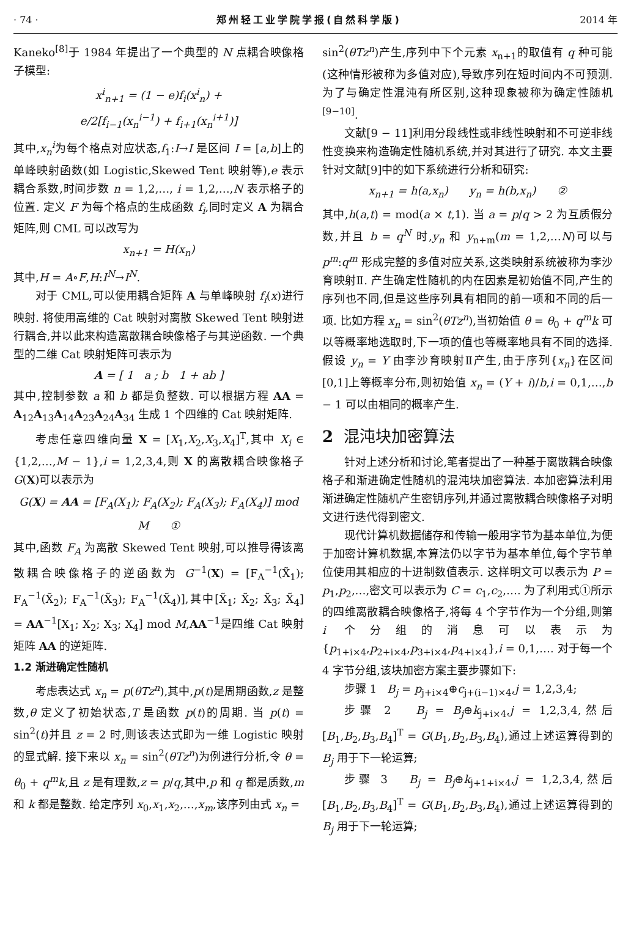· 74 · 郑州轻工业学院学报(自然科学版) 2014 年
Kaneko<sup>[8]</sup>于 1984 年提出了一个典型的 N 点耦合映像格子模型:
x<sup>i</sup><sub>n+1</sub> = (1 − e)f<sub>i</sub>(x<sup>i</sup><sub>n</sub>) +
e/2[f<sub>i−1</sub>(x<sub>n</sub><sup>i−1</sup>) + f<sub>i+1</sub>(x<sub>n</sub><sup>i+1</sup>)]
其中,x<sub>n</sub><sup>i</sup>为每个格点对应状态,f<sub>1</sub>:I→I 是区间 I = [a,b]上的单峰映射函数(如 Logistic,Skewed Tent 映射等),e 表示耦合系数,时间步数 n = 1,2,…, i = 1,2,…,N 表示格子的位置. 定义 F 为每个格点的生成函数 f<sub>i</sub>,同时定义 A 为耦合矩阵,则 CML 可以改写为
x<sub>n+1</sub> = H(x<sub>n</sub>)
其中,H = A∘F,H:I<sup>N</sup>→I<sup>N</sup>.
对于 CML,可以使用耦合矩阵 A 与单峰映射 f<sub>i</sub>(x)进行映射. 将使用高维的 Cat 映射对离散 Skewed Tent 映射进行耦合,并以此来构造离散耦合映像格子与其逆函数. 一个典型的二维 Cat 映射矩阵可表示为
A = [ 1 a ; b 1 + ab ]
其中,控制参数 a 和 b 都是负整数. 可以根据方程 AA = A<sub>12</sub>A<sub>13</sub>A<sub>14</sub>A<sub>23</sub>A<sub>24</sub>A<sub>34</sub> 生成 1 个四维的 Cat 映射矩阵.
考虑任意四维向量 X = [X<sub>1</sub>,X<sub>2</sub>,X<sub>3</sub>,X<sub>4</sub>]<sup>T</sup>,其中 X<sub>i</sub> ∈ {1,2,…,M − 1},i = 1,2,3,4,则 X 的离散耦合映像格子 G(X)可以表示为
G(X) = AA = [F<sub>A</sub>(X<sub>1</sub>); F<sub>A</sub>(X<sub>2</sub>); F<sub>A</sub>(X<sub>3</sub>); F<sub>A</sub>(X<sub>4</sub>)] mod M ①
其中,函数 F<sub>A</sub> 为离散 Skewed Tent 映射,可以推导得该离散耦合映像格子的逆函数为 G<sup>−1</sup>(X) = [F<sub>A</sub><sup>−1</sup>(X̃<sub>1</sub>); F<sub>A</sub><sup>−1</sup>(X̃<sub>2</sub>); F<sub>A</sub><sup>−1</sup>(X̃<sub>3</sub>); F<sub>A</sub><sup>−1</sup>(X̃<sub>4</sub>)],其中[X̃<sub>1</sub>; X̃<sub>2</sub>; X̃<sub>3</sub>; X̃<sub>4</sub>] = AA<sup>−1</sup>[X<sub>1</sub>; X<sub>2</sub>; X<sub>3</sub>; X<sub>4</sub>] mod M,AA<sup>−1</sup>是四维 Cat 映射矩阵 AA 的逆矩阵.
1.2 渐进确定性随机
考虑表达式 x<sub>n</sub> = p(θTz<sup>n</sup>),其中,p(t)是周期函数,z 是整数,θ 定义了初始状态,T 是函数 p(t)的周期. 当 p(t) = sin<sup>2</sup>(t)并且 z = 2 时,则该表达式即为一维 Logistic 映射的显式解. 接下来以 x<sub>n</sub> = sin<sup>2</sup>(θTz<sup>n</sup>)为例进行分析,令 θ = θ<sub>0</sub> + q<sup>m</sup>k,且 z 是有理数,z = p/q,其中,p 和 q 都是质数,m 和 k 都是整数. 给定序列 x<sub>0</sub>,x<sub>1</sub>,x<sub>2</sub>,…,x<sub>m</sub>,该序列由式 x<sub>n</sub> =
sin<sup>2</sup>(θTz<sup>n</sup>)产生,序列中下个元素 x<sub>n+1</sub>的取值有 q 种可能(这种情形被称为多值对应),导致序列在短时间内不可预测. 为了与确定性混沌有所区别,这种现象被称为确定性随机<sup>[9−10]</sup>.
文献[9 − 11]利用分段线性或非线性映射和不可逆非线性变换来构造确定性随机系统,并对其进行了研究. 本文主要针对文献[9]中的如下系统进行分析和研究:
x<sub>n+1</sub> = h(a,x<sub>n</sub>) y<sub>n</sub> = h(b,x<sub>n</sub>) ②
其中,h(a,t) = mod(a × t,1). 当 a = p/q > 2 为互质假分数,并且 b = q<sup>N</sup> 时,y<sub>n</sub> 和 y<sub>n+m</sub>(m = 1,2,…N)可以与 p<sup>m</sup>:q<sup>m</sup> 形成完整的多值对应关系,这类映射系统被称为李沙育映射Ⅱ. 产生确定性随机的内在因素是初始值不同,产生的序列也不同,但是这些序列具有相同的前一项和不同的后一项. 比如方程 x<sub>n</sub> = sin<sup>2</sup>(θTz<sup>n</sup>),当初始值 θ = θ<sub>0</sub> + q<sup>m</sup>k 可以等概率地选取时,下一项的值也等概率地具有不同的选择. 假设 y<sub>n</sub> = Y 由李沙育映射Ⅱ产生,由于序列{x<sub>n</sub>}在区间[0,1]上等概率分布,则初始值 x<sub>n</sub> = (Y + i)/b,i = 0,1,…,b − 1 可以由相同的概率产生.
2 混沌块加密算法
针对上述分析和讨论,笔者提出了一种基于离散耦合映像格子和渐进确定性随机的混沌块加密算法. 本加密算法利用渐进确定性随机产生密钥序列,并通过离散耦合映像格子对明文进行迭代得到密文.
现代计算机数据储存和传输一般用字节为基本单位,为便于加密计算机数据,本算法仍以字节为基本单位,每个字节单位使用其相应的十进制数值表示. 这样明文可以表示为 P = p<sub>1</sub>,p<sub>2</sub>,…,密文可以表示为 C = c<sub>1</sub>,c<sub>2</sub>,…. 为了利用式①所示的四维离散耦合映像格子,将每 4 个字节作为一个分组,则第 i 个分组的消息可以表示为{p<sub>1+i×4</sub>,p<sub>2+i×4</sub>,p<sub>3+i×4</sub>,p<sub>4+i×4</sub>},i = 0,1,…. 对于每一个 4 字节分组,该块加密方案主要步骤如下:
步骤 1 B<sub>j</sub> = p<sub>j+i×4</sub>⊕c<sub>j+(i−1)×4</sub>,j = 1,2,3,4;
步骤 2 B<sub>j</sub> = B<sub>j</sub>⊕k<sub>j+i×4</sub>,j = 1,2,3,4,然后[B<sub>1</sub>,B<sub>2</sub>,B<sub>3</sub>,B<sub>4</sub>]<sup>T</sup> = G(B<sub>1</sub>,B<sub>2</sub>,B<sub>3</sub>,B<sub>4</sub>),通过上述运算得到的 B<sub>j</sub> 用于下一轮运算;
步骤 3 B<sub>j</sub> = B<sub>j</sub>⊕k<sub>j+1+i×4</sub>,j = 1,2,3,4,然后[B<sub>1</sub>,B<sub>2</sub>,B<sub>3</sub>,B<sub>4</sub>]<sup>T</sup> = G(B<sub>1</sub>,B<sub>2</sub>,B<sub>3</sub>,B<sub>4</sub>),通过上述运算得到的 B<sub>j</sub> 用于下一轮运算;